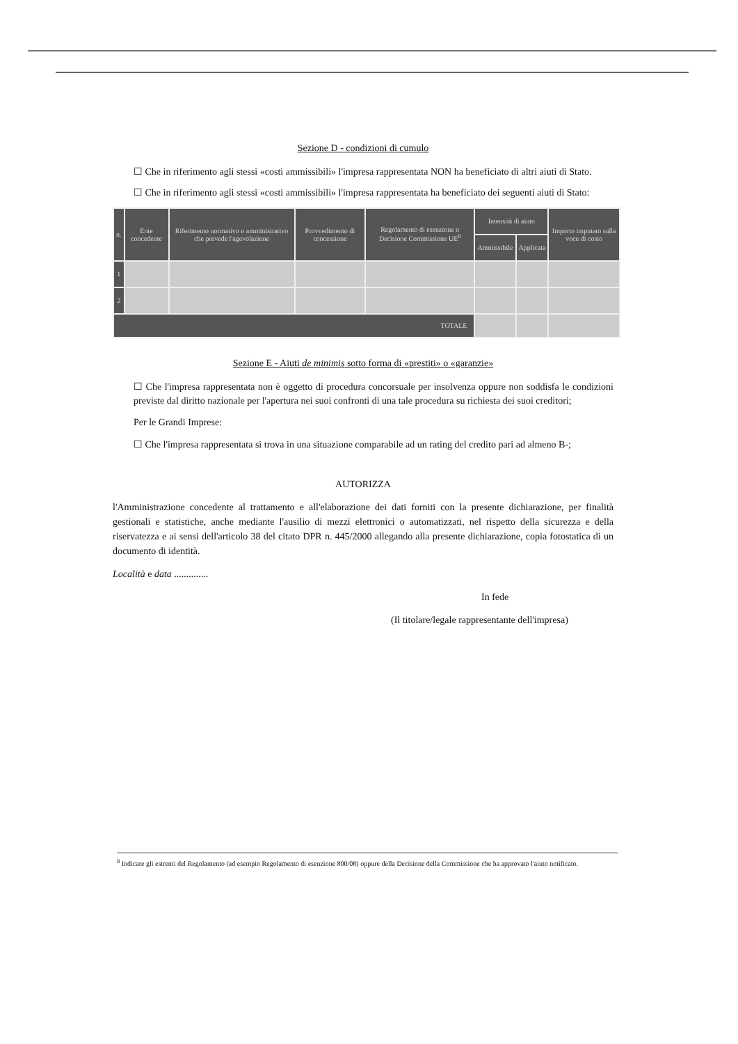Sezione D - condizioni di cumulo
☐ Che in riferimento agli stessi «costi ammissibili» l'impresa rappresentata NON ha beneficiato di altri aiuti di Stato.
☐ Che in riferimento agli stessi «costi ammissibili» l'impresa rappresentata ha beneficiato dei seguenti aiuti di Stato:
| n. | Ente concedente | Riferimento normativo o amministrativo che prevede l'agevolazione | Provvedimento di concessione | Regolamento di esenzione o Decisione Commissione UE<sup>8</sup> | Intensità di aiuto | | Importo imputato sulla voce di costo |
| --- | --- | --- | --- | --- | --- | --- | --- |
| | | | | | Ammissibile | Applicata | |
| 1 | | | | | | | |
| 2 | | | | | | | |
| TOTALE | | | | | | | |
Sezione E - Aiuti de minimis sotto forma di «prestiti» o «garanzie»
☐ Che l'impresa rappresentata non è oggetto di procedura concorsuale per insolvenza oppure non soddisfa le condizioni previste dal diritto nazionale per l'apertura nei suoi confronti di una tale procedura su richiesta dei suoi creditori;
Per le Grandi Imprese:
☐ Che l'impresa rappresentata si trova in una situazione comparabile ad un rating del credito pari ad almeno B-;
AUTORIZZA
l'Amministrazione concedente al trattamento e all'elaborazione dei dati forniti con la presente dichiarazione, per finalità gestionali e statistiche, anche mediante l'ausilio di mezzi elettronici o automatizzati, nel rispetto della sicurezza e della riservatezza e ai sensi dell'articolo 38 del citato DPR n. 445/2000 allegando alla presente dichiarazione, copia fotostatica di un documento di identità.
Località e data ..............
In fede
(Il titolare/legale rappresentante dell'impresa)
<sup>8</sup> Indicare gli estremi del Regolamento (ad esempio Regolamento di esenzione 800/08) oppure della Decisione della Commissione che ha approvato l'aiuto notificato.